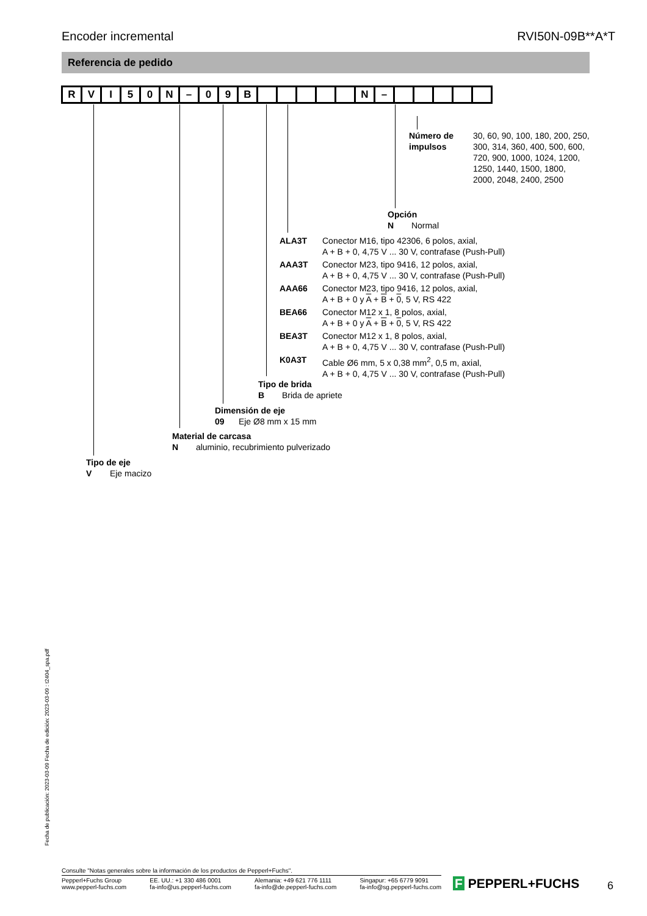Encoder incremental RVI50N-09B**A*T
Referencia de pedido
| R | V | I | 5 | 0 | N | – | 0 | 9 | B | | | | | | N | – | | | | | |
Número de
impulsos
30, 60, 90, 100, 180, 200, 250,
300, 314, 360, 400, 500, 600,
720, 900, 1000, 1024, 1200,
1250, 1440, 1500, 1800,
2000, 2048, 2400, 2500
Opción
N Normal
ALA3T Conector M16, tipo 42306, 6 polos, axial,
A + B + 0, 4,75 V ... 30 V, contrafase (Push-Pull)
AAA3T Conector M23, tipo 9416, 12 polos, axial,
A + B + 0, 4,75 V ... 30 V, contrafase (Push-Pull)
AAA66 Conector M23, tipo 9416, 12 polos, axial,
A + B + 0 y A + B + 0, 5 V, RS 422
BEA66 Conector M12 x 1, 8 polos, axial,
A + B + 0 y A + B + 0, 5 V, RS 422
BEA3T Conector M12 x 1, 8 polos, axial,
A + B + 0, 4,75 V ... 30 V, contrafase (Push-Pull)
K0A3T Cable Ø6 mm, 5 x 0,38 mm<sup>2</sup>, 0,5 m, axial,
A + B + 0, 4,75 V ... 30 V, contrafase (Push-Pull)
Tipo de brida
B Brida de apriete
Dimensión de eje
09 Eje Ø8 mm x 15 mm
Material de carcasa
N aluminio, recubrimiento pulverizado
Tipo de eje
V Eje macizo
Fecha de publicación: 2023-03-09 Fecha de edición: 2023-03-09 : t2404_spa.pdf
Consulte "Notas generales sobre la información de los productos de Pepperl+Fuchs".
Pepperl+Fuchs Group
www.pepperl-fuchs.com EE. UU.: +1 330 486 0001
fa-info@us.pepperl-fuchs.com Alemania: +49 621 776 1111
fa-info@de.pepperl-fuchs.com Singapur: +65 6779 9091
fa-info@sg.pepperl-fuchs.com
F PEPPERL+FUCHS 6